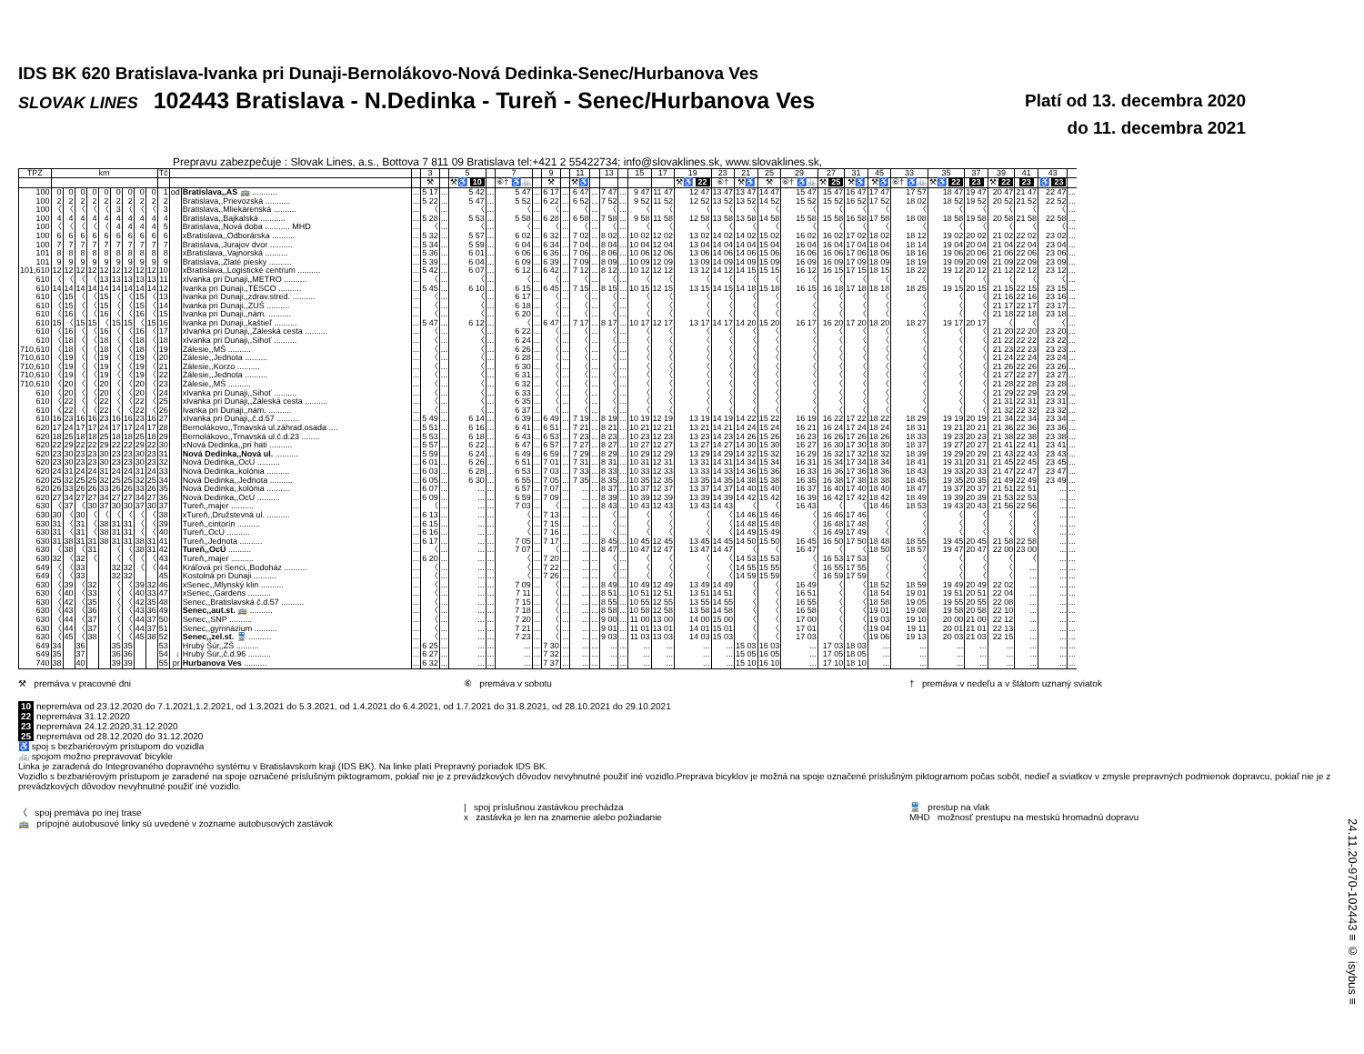IDS BK 620 Bratislava-Ivanka pri Dunaji-Bernolákovo-Nová Dedinka-Senec/Hurbanova Ves
SLOVAK LINES 102443 Bratislava - N.Dedinka - Tureň - Senec/Hurbanova Ves
Platí od 13. decembra 2020
do 11. decembra 2021
Prepravu zabezpečuje : Slovak Lines, a.s., Bottova 7 811 09 Bratislava tel:+421 2 55422734; info@slovaklines.sk, www.slovaklines.sk,
| TPZ | km | | | | | | | | | Tč | | | | 3 | | 5 | | 7 | | 9 | | 11 | | 13 | | 15 | 17 | 19 | 23 | 21 | 25 | 29 | 27 | 31 | 45 | 33 | 35 | 37 | 39 | 41 | 43 | |
| --- | --- | --- | --- | --- | --- | --- | --- | --- | --- | --- | --- | --- | --- | --- | --- | --- | --- | --- | --- | --- | --- | --- | --- | --- | --- | --- | --- | --- | --- | --- | --- | --- | --- | --- | --- | --- | --- | --- | --- | --- | --- | --- |
| | | | | | | | | | | | | | | ⚒ | | ⚒♿ 10 | | ⑥† ♿🚲 | | ⚒ | | ⚒♿ | | | | | | ⚒♿ 22 | ⑥† | ⚒♿ | ⚒ | ⑥† ♿🚲 | ⚒ 25 | ⚒♿ | ⚒♿ | ⑥† ♿🚲 | ⚒♿ 22 | 23 | ⚒ 22 | 23 | ♿ 23 | |
| 100 | 0 | 0 | 0 | 0 | 0 | 0 | 0 | 0 | 0 | 1 | od | Bratislava,,AS 🚌 ........... | ... | 5 17 | ... | 5 42 | ... | 5 47 | ... | 6 17 | ... | 6 47 | ... | 7 47 | ... | 9 47 | 11 47 | 12 47 | 13 47 | 13 47 | 14 47 | 15 47 | 15 47 | 16 47 | 17 47 | 17 57 | 18 47 | 19 47 | 20 47 | 21 47 | 22 47 | ... |
| 100 | 2 | 2 | 2 | 2 | 2 | 2 | 2 | 2 | 2 | 2 | | Bratislava,,Prievozská ........... | ... | 5 22 | ... | 5 47 | ... | 5 52 | ... | 6 22 | ... | 6 52 | ... | 7 52 | ... | 9 52 | 11 52 | 12 52 | 13 52 | 13 52 | 14 52 | 15 52 | 15 52 | 16 52 | 17 52 | 18 02 | 18 52 | 19 52 | 20 52 | 21 52 | 22 52 | ... |
| 100 | 〈 | 〈 | 〈 | 〈 | 〈 | 3 | 〈 | 〈 | 〈 | 3 | | Bratislava,,Mliekárenská .......... | ... | 〈 | ... | 〈 | ... | 〈 | ... | 〈 | ... | 〈 | ... | 〈 | ... | 〈 | 〈 | 〈 | 〈 | 〈 | 〈 | 〈 | 〈 | 〈 | 〈 | 〈 | 〈 | 〈 | 〈 | 〈 | 〈 | ... |
| 100 | 4 | 4 | 4 | 4 | 4 | 4 | 4 | 4 | 4 | 4 | | Bratislava,,Bajkalská ........... | ... | 5 28 | ... | 5 53 | ... | 5 58 | ... | 6 28 | ... | 6 58 | ... | 7 58 | ... | 9 58 | 11 58 | 12 58 | 13 58 | 13 58 | 14 58 | 15 58 | 15 58 | 16 58 | 17 58 | 18 08 | 18 58 | 19 58 | 20 58 | 21 58 | 22 58 | ... |
| 100 | 〈 | 〈 | 〈 | 〈 | 〈 | 4 | 4 | 4 | 4 | 5 | | Bratislava,,Nová doba ........... MHD | ... | 〈 | ... | 〈 | ... | 〈 | ... | 〈 | ... | 〈 | ... | 〈 | ... | 〈 | 〈 | 〈 | 〈 | 〈 | 〈 | 〈 | 〈 | 〈 | 〈 | 〈 | 〈 | 〈 | 〈 | 〈 | 〈 | ... |
| 100 | 6 | 6 | 6 | 6 | 6 | 6 | 6 | 6 | 6 | 6 | | xBratislava,,Odborárska .......... | ... | 5 32 | ... | 5 57 | ... | 6 02 | ... | 6 32 | ... | 7 02 | ... | 8 02 | ... | 10 02 | 12 02 | 13 02 | 14 02 | 14 02 | 15 02 | 16 02 | 16 02 | 17 02 | 18 02 | 18 12 | 19 02 | 20 02 | 21 02 | 22 02 | 23 02 | ... |
| 100 | 7 | 7 | 7 | 7 | 7 | 7 | 7 | 7 | 7 | 7 | | Bratislava,,Jurajov dvor .......... | ... | 5 34 | ... | 5 59 | ... | 6 04 | ... | 6 34 | ... | 7 04 | ... | 8 04 | ... | 10 04 | 12 04 | 13 04 | 14 04 | 14 04 | 15 04 | 16 04 | 16 04 | 17 04 | 18 04 | 18 14 | 19 04 | 20 04 | 21 04 | 22 04 | 23 04 | ... |
| 101 | 8 | 8 | 8 | 8 | 8 | 8 | 8 | 8 | 8 | 8 | | xBratislava,,Vajnorská .......... | ... | 5 36 | ... | 6 01 | ... | 6 06 | ... | 6 36 | ... | 7 06 | ... | 8 06 | ... | 10 06 | 12 06 | 13 06 | 14 06 | 14 06 | 15 06 | 16 06 | 16 06 | 17 06 | 18 06 | 18 16 | 19 06 | 20 06 | 21 06 | 22 06 | 23 06 | ... |
| 101 | 9 | 9 | 9 | 9 | 9 | 9 | 9 | 9 | 9 | 9 | | Bratislava,,Zlaté piesky .......... | ... | 5 39 | ... | 6 04 | ... | 6 09 | ... | 6 39 | ... | 7 09 | ... | 8 09 | ... | 10 09 | 12 09 | 13 09 | 14 09 | 14 09 | 15 09 | 16 09 | 16 09 | 17 09 | 18 09 | 18 19 | 19 09 | 20 09 | 21 09 | 22 09 | 23 09 | ... |
| 101,610 | 12 | 12 | 12 | 12 | 12 | 12 | 12 | 12 | 12 | 10 | | xBratislava,,Logistické centrum .......... | ... | 5 42 | ... | 6 07 | ... | 6 12 | ... | 6 42 | ... | 7 12 | ... | 8 12 | ... | 10 12 | 12 12 | 13 12 | 14 12 | 14 15 | 15 15 | 16 12 | 16 15 | 17 15 | 18 15 | 18 22 | 19 12 | 20 12 | 21 12 | 22 12 | 23 12 | ... |
| 610 | 〈 | 〈 | 〈 | 〈 | 13 | 13 | 13 | 13 | 13 | 11 | | xIvanka pri Dunaji,,METRO .......... | ... | 〈 | ... | 〈 | ... | 〈 | ... | 〈 | ... | 〈 | ... | 〈 | ... | 〈 | 〈 | 〈 | 〈 | 〈 | 〈 | 〈 | 〈 | 〈 | 〈 | 〈 | 〈 | 〈 | 〈 | 〈 | 〈 | ... |
| 610 | 14 | 14 | 14 | 14 | 14 | 14 | 14 | 14 | 14 | 12 | | Ivanka pri Dunaji,,TESCO .......... | ... | 5 45 | ... | 6 10 | ... | 6 15 | ... | 6 45 | ... | 7 15 | ... | 8 15 | ... | 10 15 | 12 15 | 13 15 | 14 15 | 14 18 | 15 18 | 16 15 | 16 18 | 17 18 | 18 18 | 18 25 | 19 15 | 20 15 | 21 15 | 22 15 | 23 15 | ... |
| 610 | 〈 | 15 | 〈 | 〈 | 15 | 〈 | 〈 | 15 | 〈 | 13 | | Ivanka pri Dunaji,,zdrav.stred. .......... | ... | 〈 | ... | 〈 | ... | 6 17 | ... | 〈 | ... | 〈 | ... | 〈 | ... | 〈 | 〈 | 〈 | 〈 | 〈 | 〈 | 〈 | 〈 | 〈 | 〈 | 〈 | 〈 | 〈 | 21 16 | 22 16 | 23 16 | ... |
| 610 | 〈 | 15 | 〈 | 〈 | 15 | 〈 | 〈 | 15 | 〈 | 14 | | Ivanka pri Dunaji,,ZUŠ .......... | ... | 〈 | ... | 〈 | ... | 6 18 | ... | 〈 | ... | 〈 | ... | 〈 | ... | 〈 | 〈 | 〈 | 〈 | 〈 | 〈 | 〈 | 〈 | 〈 | 〈 | 〈 | 〈 | 〈 | 21 17 | 22 17 | 23 17 | ... |
| 610 | 〈 | 16 | 〈 | 〈 | 16 | 〈 | 〈 | 16 | 〈 | 15 | | Ivanka pri Dunaji,,nám. .......... | ... | 〈 | ... | 〈 | ... | 6 20 | ... | 〈 | ... | 〈 | ... | 〈 | ... | 〈 | 〈 | 〈 | 〈 | 〈 | 〈 | 〈 | 〈 | 〈 | 〈 | 〈 | 〈 | 〈 | 21 18 | 22 18 | 23 18 | ... |
| 610 | 15 | 〈 | 15 | 15 | 〈 | 15 | 15 | 〈 | 15 | 16 | | Ivanka pri Dunaji,,kaštieľ .......... | ... | 5 47 | ... | 6 12 | ... | 〈 | ... | 6 47 | ... | 7 17 | ... | 8 17 | ... | 10 17 | 12 17 | 13 17 | 14 17 | 14 20 | 15 20 | 16 17 | 16 20 | 17 20 | 18 20 | 18 27 | 19 17 | 20 17 | 〈 | 〈 | 〈 | ... |
| 610 | 〈 | 16 | 〈 | 〈 | 16 | 〈 | 〈 | 16 | 〈 | 17 | | xIvanka pri Dunaji,,Záleská cesta .......... | ... | 〈 | ... | 〈 | ... | 6 22 | ... | 〈 | ... | 〈 | ... | 〈 | ... | 〈 | 〈 | 〈 | 〈 | 〈 | 〈 | 〈 | 〈 | 〈 | 〈 | 〈 | 〈 | 〈 | 21 20 | 22 20 | 23 20 | ... |
| 610 | 〈 | 18 | 〈 | 〈 | 18 | 〈 | 〈 | 18 | 〈 | 18 | | xIvanka pri Dunaji,,Sihoť .......... | ... | 〈 | ... | 〈 | ... | 6 24 | ... | 〈 | ... | 〈 | ... | 〈 | ... | 〈 | 〈 | 〈 | 〈 | 〈 | 〈 | 〈 | 〈 | 〈 | 〈 | 〈 | 〈 | 〈 | 21 22 | 22 22 | 23 22 | ... |
| 710,610 | 〈 | 18 | 〈 | 〈 | 18 | 〈 | 〈 | 18 | 〈 | 19 | | Zálesie,,MŠ .......... | ... | 〈 | ... | 〈 | ... | 6 26 | ... | 〈 | ... | 〈 | ... | 〈 | ... | 〈 | 〈 | 〈 | 〈 | 〈 | 〈 | 〈 | 〈 | 〈 | 〈 | 〈 | 〈 | 〈 | 21 23 | 22 23 | 23 23 | ... |
| 710,610 | 〈 | 19 | 〈 | 〈 | 19 | 〈 | 〈 | 19 | 〈 | 20 | | Zálesie,,Jednota .......... | ... | 〈 | ... | 〈 | ... | 6 28 | ... | 〈 | ... | 〈 | ... | 〈 | ... | 〈 | 〈 | 〈 | 〈 | 〈 | 〈 | 〈 | 〈 | 〈 | 〈 | 〈 | 〈 | 〈 | 21 24 | 22 24 | 23 24 | ... |
| 710,610 | 〈 | 19 | 〈 | 〈 | 19 | 〈 | 〈 | 19 | 〈 | 21 | | Zálesie,,Korzo .......... | ... | 〈 | ... | 〈 | ... | 6 30 | ... | 〈 | ... | 〈 | ... | 〈 | ... | 〈 | 〈 | 〈 | 〈 | 〈 | 〈 | 〈 | 〈 | 〈 | 〈 | 〈 | 〈 | 〈 | 21 26 | 22 26 | 23 26 | ... |
| 710,610 | 〈 | 19 | 〈 | 〈 | 19 | 〈 | 〈 | 19 | 〈 | 22 | | Zálesie,,Jednota .......... | ... | 〈 | ... | 〈 | ... | 6 31 | ... | 〈 | ... | 〈 | ... | 〈 | ... | 〈 | 〈 | 〈 | 〈 | 〈 | 〈 | 〈 | 〈 | 〈 | 〈 | 〈 | 〈 | 〈 | 21 27 | 22 27 | 23 27 | ... |
| 710,610 | 〈 | 20 | 〈 | 〈 | 20 | 〈 | 〈 | 20 | 〈 | 23 | | Zálesie,,MŠ .......... | ... | 〈 | ... | 〈 | ... | 6 32 | ... | 〈 | ... | 〈 | ... | 〈 | ... | 〈 | 〈 | 〈 | 〈 | 〈 | 〈 | 〈 | 〈 | 〈 | 〈 | 〈 | 〈 | 〈 | 21 28 | 22 28 | 23 28 | ... |
| 610 | 〈 | 20 | 〈 | 〈 | 20 | 〈 | 〈 | 20 | 〈 | 24 | | xIvanka pri Dunaji,,Sihoť .......... | ... | 〈 | ... | 〈 | ... | 6 33 | ... | 〈 | ... | 〈 | ... | 〈 | ... | 〈 | 〈 | 〈 | 〈 | 〈 | 〈 | 〈 | 〈 | 〈 | 〈 | 〈 | 〈 | 〈 | 21 29 | 22 29 | 23 29 | ... |
| 610 | 〈 | 22 | 〈 | 〈 | 22 | 〈 | 〈 | 22 | 〈 | 25 | | xIvanka pri Dunaji,,Záleská cesta .......... | ... | 〈 | ... | 〈 | ... | 6 35 | ... | 〈 | ... | 〈 | ... | 〈 | ... | 〈 | 〈 | 〈 | 〈 | 〈 | 〈 | 〈 | 〈 | 〈 | 〈 | 〈 | 〈 | 〈 | 21 31 | 22 31 | 23 31 | ... |
| 610 | 〈 | 22 | 〈 | 〈 | 22 | 〈 | 〈 | 22 | 〈 | 26 | | Ivanka pri Dunaji,,nám. .......... | ... | 〈 | ... | 〈 | ... | 6 37 | ... | 〈 | ... | 〈 | ... | 〈 | ... | 〈 | 〈 | 〈 | 〈 | 〈 | 〈 | 〈 | 〈 | 〈 | 〈 | 〈 | 〈 | 〈 | 21 32 | 22 32 | 23 32 | ... |
| 610 | 16 | 23 | 16 | 16 | 23 | 16 | 16 | 23 | 16 | 27 | | xIvanka pri Dunaji,,č.d.57 .......... | ... | 5 49 | ... | 6 14 | ... | 6 39 | ... | 6 49 | ... | 7 19 | ... | 8 19 | ... | 10 19 | 12 19 | 13 19 | 14 19 | 14 22 | 15 22 | 16 19 | 16 22 | 17 22 | 18 22 | 18 29 | 19 19 | 20 19 | 21 34 | 22 34 | 23 34 | ... |
| 620 | 17 | 24 | 17 | 17 | 24 | 17 | 17 | 24 | 17 | 28 | | Bernolákovo,,Trnavská ul.záhrad.osada .... | ... | 5 51 | ... | 6 16 | ... | 6 41 | ... | 6 51 | ... | 7 21 | ... | 8 21 | ... | 10 21 | 12 21 | 13 21 | 14 21 | 14 24 | 15 24 | 16 21 | 16 24 | 17 24 | 18 24 | 18 31 | 19 21 | 20 21 | 21 36 | 22 36 | 23 36 | ... |
| 620 | 18 | 25 | 18 | 18 | 25 | 18 | 18 | 25 | 18 | 29 | | Bernolákovo,,Trnavská ul.č.d.23 ........ | ... | 5 53 | ... | 6 18 | ... | 6 43 | ... | 6 53 | ... | 7 23 | ... | 8 23 | ... | 10 23 | 12 23 | 13 23 | 14 23 | 14 26 | 15 26 | 16 23 | 16 26 | 17 26 | 18 26 | 18 33 | 19 23 | 20 23 | 21 38 | 22 38 | 23 38 | ... |
| 620 | 22 | 29 | 22 | 22 | 29 | 22 | 22 | 29 | 22 | 30 | | xNová Dedinka,,pri hati .......... | ... | 5 57 | ... | 6 22 | ... | 6 47 | ... | 6 57 | ... | 7 27 | ... | 8 27 | ... | 10 27 | 12 27 | 13 27 | 14 27 | 14 30 | 15 30 | 16 27 | 16 30 | 17 30 | 18 30 | 18 37 | 19 27 | 20 27 | 21 41 | 22 41 | 23 41 | ... |
| 620 | 23 | 30 | 23 | 23 | 30 | 23 | 23 | 30 | 23 | 31 | | Nová Dedinka,,Nová ul. .......... | ... | 5 59 | ... | 6 24 | ... | 6 49 | ... | 6 59 | ... | 7 29 | ... | 8 29 | ... | 10 29 | 12 29 | 13 29 | 14 29 | 14 32 | 15 32 | 16 29 | 16 32 | 17 32 | 18 32 | 18 39 | 19 29 | 20 29 | 21 43 | 22 43 | 23 43 | ... |
| 620 | 23 | 30 | 23 | 23 | 30 | 23 | 23 | 30 | 23 | 32 | | Nová Dedinka,,OcÚ .......... | ... | 6 01 | ... | 6 26 | ... | 6 51 | ... | 7 01 | ... | 7 31 | ... | 8 31 | ... | 10 31 | 12 31 | 13 31 | 14 31 | 14 34 | 15 34 | 16 31 | 16 34 | 17 34 | 18 34 | 18 41 | 19 31 | 20 31 | 21 45 | 22 45 | 23 45 | ... |
| 620 | 24 | 31 | 24 | 24 | 31 | 24 | 24 | 31 | 24 | 33 | | Nová Dedinka,,kolónia .......... | ... | 6 03 | ... | 6 28 | ... | 6 53 | ... | 7 03 | ... | 7 33 | ... | 8 33 | ... | 10 33 | 12 33 | 13 33 | 14 33 | 14 36 | 15 36 | 16 33 | 16 36 | 17 36 | 18 36 | 18 43 | 19 33 | 20 33 | 21 47 | 22 47 | 23 47 | ... |
| 620 | 25 | 32 | 25 | 25 | 32 | 25 | 25 | 32 | 25 | 34 | | Nová Dedinka,,Jednota .......... | ... | 6 05 | ... | 6 30 | ... | 6 55 | ... | 7 05 | ... | 7 35 | ... | 8 35 | ... | 10 35 | 12 35 | 13 35 | 14 35 | 14 38 | 15 38 | 16 35 | 16 38 | 17 38 | 18 38 | 18 45 | 19 35 | 20 35 | 21 49 | 22 49 | 23 49 | ... |
| 620 | 26 | 33 | 26 | 26 | 33 | 26 | 26 | 33 | 26 | 35 | | Nová Dedinka,,kolónia .......... | ... | 6 07 | ... | ... | ... | 6 57 | ... | 7 07 | ... | ... | ... | 8 37 | ... | 10 37 | 12 37 | 13 37 | 14 37 | 14 40 | 15 40 | 16 37 | 16 40 | 17 40 | 18 40 | 18 47 | 19 37 | 20 37 | 21 51 | 22 51 | ... | ... |
| 620 | 27 | 34 | 27 | 27 | 34 | 27 | 27 | 34 | 27 | 36 | | Nová Dedinka,,OcÚ .......... | ... | 6 09 | ... | ... | ... | 6 59 | ... | 7 09 | ... | ... | ... | 8 39 | ... | 10 39 | 12 39 | 13 39 | 14 39 | 14 42 | 15 42 | 16 39 | 16 42 | 17 42 | 18 42 | 18 49 | 19 39 | 20 39 | 21 53 | 22 53 | ... | ... |
| 630 | 〈 | 37 | 〈 | 30 | 37 | 30 | 30 | 37 | 30 | 37 | | Tureň,,majer .......... | ... | 〈 | ... | ... | ... | 7 03 | ... | 〈 | ... | ... | ... | 8 43 | ... | 10 43 | 12 43 | 13 43 | 14 43 | 〈 | 〈 | 16 43 | 〈 | 〈 | 18 46 | 18 53 | 19 43 | 20 43 | 21 56 | 22 56 | ... | ... |
| 630 | 30 | 〈 | 30 | 〈 | 〈 | 〈 | 〈 | 〈 | 〈 | 38 | | xTureň,,Družstevná ul. .......... | ... | 6 13 | ... | ... | ... | 〈 | ... | 7 13 | ... | ... | ... | 〈 | ... | 〈 | 〈 | 〈 | 〈 | 14 46 | 15 46 | 〈 | 16 46 | 17 46 | 〈 | 〈 | 〈 | 〈 | 〈 | 〈 | ... | ... |
| 630 | 31 | 〈 | 31 | 〈 | 38 | 31 | 31 | 〈 | 〈 | 39 | | Tureň,,cintorín .......... | ... | 6 15 | ... | ... | ... | 〈 | ... | 7 15 | ... | ... | ... | 〈 | ... | 〈 | 〈 | 〈 | 〈 | 14 48 | 15 48 | 〈 | 16 48 | 17 48 | 〈 | 〈 | 〈 | 〈 | 〈 | 〈 | ... | ... |
| 630 | 31 | 〈 | 31 | 〈 | 38 | 31 | 31 | 〈 | 〈 | 40 | | Tureň,,OcÚ .......... | ... | 6 16 | ... | ... | ... | 〈 | ... | 7 16 | ... | ... | ... | 〈 | ... | 〈 | 〈 | 〈 | 〈 | 14 49 | 15 49 | 〈 | 16 49 | 17 49 | 〈 | 〈 | 〈 | 〈 | 〈 | 〈 | ... | ... |
| 630 | 31 | 38 | 31 | 31 | 38 | 31 | 31 | 38 | 31 | 41 | | Tureň,,Jednota .......... | ... | 6 17 | ... | ... | ... | 7 05 | ... | 7 17 | ... | ... | ... | 8 45 | ... | 10 45 | 12 45 | 13 45 | 14 45 | 14 50 | 15 50 | 16 45 | 16 50 | 17 50 | 18 48 | 18 55 | 19 45 | 20 45 | 21 58 | 22 58 | ... | ... |
| 630 | 〈 | 38 | 〈 | 31 | | 〈 | 〈 | 38 | 31 | 42 | | Tureň,,OcÚ .......... | ... | 〈 | ... | ... | ... | 7 07 | ... | 〈 | ... | ... | ... | 8 47 | ... | 10 47 | 12 47 | 13 47 | 14 47 | 〈 | 〈 | 16 47 | 〈 | 〈 | 18 50 | 18 57 | 19 47 | 20 47 | 22 00 | 23 00 | ... | ... |
| 630 | 32 | 〈 | 32 | 〈 | | 〈 | 〈 | 〈 | 〈 | 43 | | Tureň,,majer .......... | ... | 6 20 | ... | ... | ... | 〈 | ... | 7 20 | ... | ... | ... | 〈 | ... | 〈 | 〈 | 〈 | 〈 | 14 53 | 15 53 | 〈 | 16 53 | 17 53 | 〈 | 〈 | 〈 | 〈 | 〈 | 〈 | ... | ... |
| 649 | 〈 | 〈 | 33 | | | 32 | 32 | 〈 | 〈 | 44 | | Kráľová pri Senci,,Bodoház .......... | ... | 〈 | ... | ... | ... | 〈 | ... | 7 22 | ... | ... | ... | 〈 | ... | 〈 | 〈 | 〈 | 〈 | 14 55 | 15 55 | 〈 | 16 55 | 17 55 | 〈 | 〈 | 〈 | 〈 | 〈 | ... | ... | ... |
| 649 | 〈 | 〈 | 33 | | | 32 | 32 | | | 45 | | Kostolná pri Dunaji .......... | ... | 〈 | ... | ... | ... | 〈 | ... | 7 26 | ... | ... | ... | 〈 | ... | 〈 | 〈 | 〈 | 〈 | 14 59 | 15 59 | 〈 | 16 59 | 17 59 | 〈 | 〈 | 〈 | 〈 | 〈 | ... | ... | ... |
| 630 | 〈 | 39 | 〈 | 32 | | 〈 | 〈 | 39 | 32 | 46 | | xSenec,,Mlynský klin .......... | ... | 〈 | ... | ... | ... | 7 09 | ... | 〈 | ... | ... | ... | 8 49 | ... | 10 49 | 12 49 | 13 49 | 14 49 | 〈 | 〈 | 16 49 | 〈 | 〈 | 18 52 | 18 59 | 19 49 | 20 49 | 22 02 | ... | ... | ... |
| 630 | 〈 | 40 | 〈 | 33 | | 〈 | 〈 | 40 | 33 | 47 | | xSenec,,Gardens .......... | ... | 〈 | ... | ... | ... | 7 11 | ... | 〈 | ... | ... | ... | 8 51 | ... | 10 51 | 12 51 | 13 51 | 14 51 | 〈 | 〈 | 16 51 | 〈 | 〈 | 18 54 | 19 01 | 19 51 | 20 51 | 22 04 | ... | ... | ... |
| 630 | 〈 | 42 | 〈 | 35 | | 〈 | 〈 | 42 | 35 | 48 | | Senec,,Bratislavská č.d.57 .......... | ... | 〈 | ... | ... | ... | 7 15 | ... | 〈 | ... | ... | ... | 8 55 | ... | 10 55 | 12 55 | 13 55 | 14 55 | 〈 | 〈 | 16 55 | 〈 | 〈 | 18 58 | 19 05 | 19 55 | 20 55 | 22 08 | ... | ... | ... |
| 630 | 〈 | 43 | 〈 | 36 | | 〈 | 〈 | 43 | 36 | 49 | | Senec,,aut.st. 🚌 .......... | ... | 〈 | ... | ... | ... | 7 18 | ... | 〈 | ... | ... | ... | 8 58 | ... | 10 58 | 12 58 | 13 58 | 14 58 | 〈 | 〈 | 16 58 | 〈 | 〈 | 19 01 | 19 08 | 19 58 | 20 58 | 22 10 | ... | ... | ... |
| 630 | 〈 | 44 | 〈 | 37 | | 〈 | 〈 | 44 | 37 | 50 | | Senec,,SNP .......... | ... | 〈 | ... | ... | ... | 7 20 | ... | 〈 | ... | ... | ... | 9 00 | ... | 11 00 | 13 00 | 14 00 | 15 00 | 〈 | 〈 | 17 00 | 〈 | 〈 | 19 03 | 19 10 | 20 00 | 21 00 | 22 12 | ... | ... | ... |
| 630 | 〈 | 44 | 〈 | 37 | | 〈 | 〈 | 44 | 37 | 51 | | Senec,,gymnázium .......... | ... | 〈 | ... | ... | ... | 7 21 | ... | 〈 | ... | ... | ... | 9 01 | ... | 11 01 | 13 01 | 14 01 | 15 01 | 〈 | 〈 | 17 01 | 〈 | 〈 | 19 04 | 19 11 | 20 01 | 21 01 | 22 13 | ... | ... | ... |
| 630 | 〈 | 45 | 〈 | 38 | | 〈 | 〈 | 45 | 38 | 52 | | Senec,,zel.st. 🚆 .......... | ... | 〈 | ... | ... | ... | 7 23 | ... | 〈 | ... | ... | ... | 9 03 | ... | 11 03 | 13 03 | 14 03 | 15 03 | 〈 | 〈 | 17 03 | 〈 | 〈 | 19 06 | 19 13 | 20 03 | 21 03 | 22 15 | ... | ... | ... |
| 649 | 34 | | 36 | | | 35 | 35 | | | 53 | | Hrubý Šúr,,ZŠ .......... | ... | 6 25 | ... | ... | ... | ... | ... | 7 30 | ... | ... | ... | ... | ... | ... | ... | ... | ... | 15 03 | 16 03 | ... | 17 03 | 18 03 | ... | ... | ... | ... | ... | ... | ... | ... |
| 649 | 35 | | 37 | | | 36 | 36 | | | 54 | ↓ | Hrubý Šúr,,č.d.96 .......... | ... | 6 27 | ... | ... | ... | ... | ... | 7 32 | ... | ... | ... | ... | ... | ... | ... | ... | ... | 15 05 | 16 05 | ... | 17 05 | 18 05 | ... | ... | ... | ... | ... | ... | ... | ... |
| 740 | 38 | | 40 | | | 39 | 39 | | | 55 | pr | Hurbanova Ves .......... | ... | 6 32 | ... | ... | ... | ... | ... | 7 37 | ... | ... | ... | ... | ... | ... | ... | ... | ... | 15 10 | 16 10 | ... | 17 10 | 18 10 | ... | ... | ... | ... | ... | ... | ... | ... |
⚒ premáva v pracovné dni ⑥ premáva v sobotu † premáva v nedeľu a v štátom uznaný sviatok
10 nepremáva od 23.12.2020 do 7.1.2021,1.2.2021, od 1.3.2021 do 5.3.2021, od 1.4.2021 do 6.4.2021, od 1.7.2021 do 31.8.2021, od 28.10.2021 do 29.10.2021
22 nepremáva 31.12.2020
23 nepremáva 24.12.2020,31.12.2020
25 nepremáva od 28.12.2020 do 31.12.2020
♿ spoj s bezbariérovým prístupom do vozidla
🚲 spojom možno prepravovať bicykle
Linka je zaradená do Integrovaného dopravného systému v Bratislavskom kraji (IDS BK). Na linke platí Prepravný poriadok IDS BK.
Vozidlo s bezbariérovým prístupom je zaradené na spoje označené príslušným piktogramom, pokiaľ nie je z prevádzkových dôvodov nevyhnutné použiť iné vozidlo.Preprava bicyklov je možná na spoje označené príslušným piktogramom počas sobôt, nedieľ a sviatkov v zmysle prepravných podmienok dopravcu, pokiaľ nie je z prevádzkových dôvodov nevyhnutné použiť iné vozidlo.
〈 spoj premáva po inej trase
🚌 prípojné autobusové linky sú uvedené v zozname autobusových zastávok | spoj príslušnou zastávkou prechádza
x zastávka je len na znamenie alebo požiadanie 🚆 prestup na vlak
MHD možnosť prestupu na mestskú hromadnú dopravu
24.11.20-970-102443 ≡ © isybus ≡